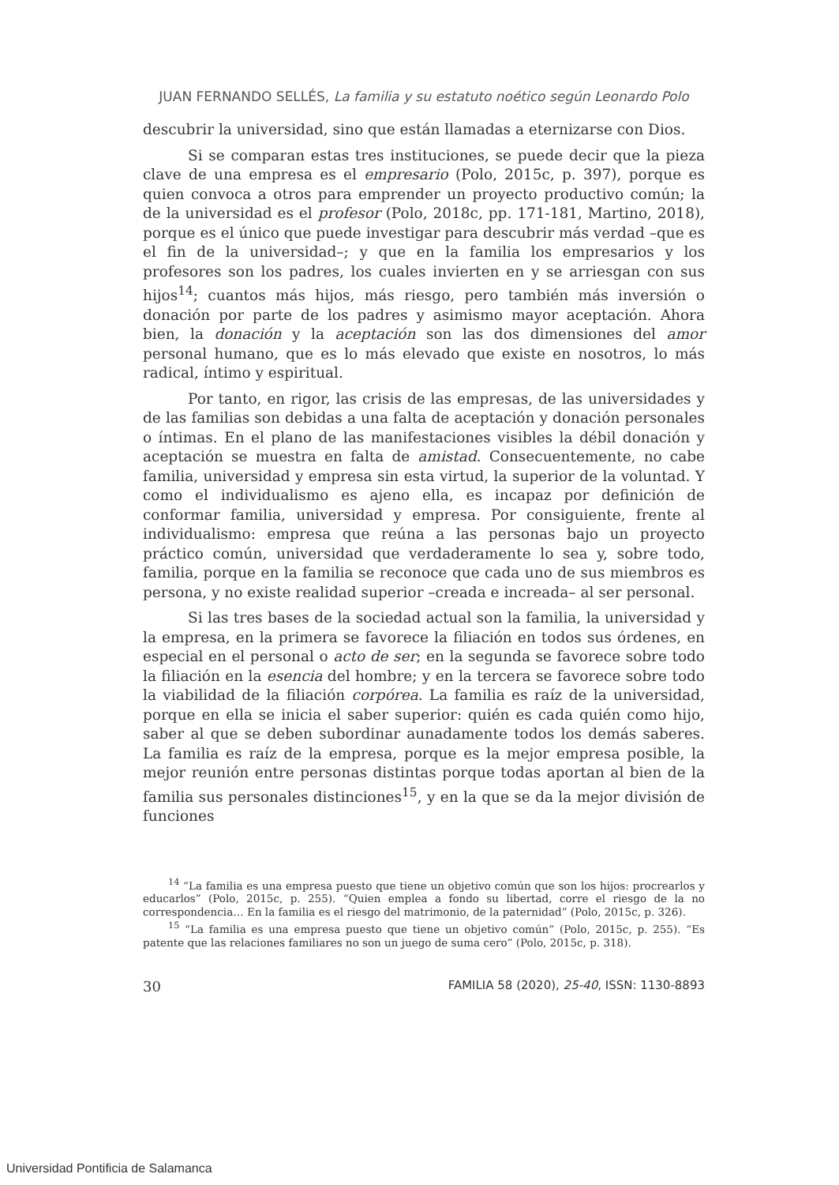JUAN FERNANDO SELLÉS, La familia y su estatuto noético según Leonardo Polo
descubrir la universidad, sino que están llamadas a eternizarse con Dios.
Si se comparan estas tres instituciones, se puede decir que la pieza clave de una empresa es el empresario (Polo, 2015c, p. 397), porque es quien convoca a otros para emprender un proyecto productivo común; la de la universidad es el profesor (Polo, 2018c, pp. 171-181, Martino, 2018), porque es el único que puede investigar para descubrir más verdad –que es el fin de la universidad–; y que en la familia los empresarios y los profesores son los padres, los cuales invierten en y se arriesgan con sus hijos<sup>14</sup>; cuantos más hijos, más riesgo, pero también más inversión o donación por parte de los padres y asimismo mayor aceptación. Ahora bien, la donación y la aceptación son las dos dimensiones del amor personal humano, que es lo más elevado que existe en nosotros, lo más radical, íntimo y espiritual.
Por tanto, en rigor, las crisis de las empresas, de las universidades y de las familias son debidas a una falta de aceptación y donación personales o íntimas. En el plano de las manifestaciones visibles la débil donación y aceptación se muestra en falta de amistad. Consecuentemente, no cabe familia, universidad y empresa sin esta virtud, la superior de la voluntad. Y como el individualismo es ajeno ella, es incapaz por definición de conformar familia, universidad y empresa. Por consiguiente, frente al individualismo: empresa que reúna a las personas bajo un proyecto práctico común, universidad que verdaderamente lo sea y, sobre todo, familia, porque en la familia se reconoce que cada uno de sus miembros es persona, y no existe realidad superior –creada e increada– al ser personal.
Si las tres bases de la sociedad actual son la familia, la universidad y la empresa, en la primera se favorece la filiación en todos sus órdenes, en especial en el personal o acto de ser; en la segunda se favorece sobre todo la filiación en la esencia del hombre; y en la tercera se favorece sobre todo la viabilidad de la filiación corpórea. La familia es raíz de la universidad, porque en ella se inicia el saber superior: quién es cada quién como hijo, saber al que se deben subordinar aunadamente todos los demás saberes. La familia es raíz de la empresa, porque es la mejor empresa posible, la mejor reunión entre personas distintas porque todas aportan al bien de la familia sus personales distinciones<sup>15</sup>, y en la que se da la mejor división de funciones
<sup>14</sup> “La familia es una empresa puesto que tiene un objetivo común que son los hijos: procrearlos y educarlos” (Polo, 2015c, p. 255). “Quien emplea a fondo su libertad, corre el riesgo de la no correspondencia… En la familia es el riesgo del matrimonio, de la paternidad” (Polo, 2015c, p. 326).
<sup>15</sup> “La familia es una empresa puesto que tiene un objetivo común” (Polo, 2015c, p. 255). “Es patente que las relaciones familiares no son un juego de suma cero” (Polo, 2015c, p. 318).
30 FAMILIA 58 (2020), 25-40, ISSN: 1130-8893
Universidad Pontificia de Salamanca